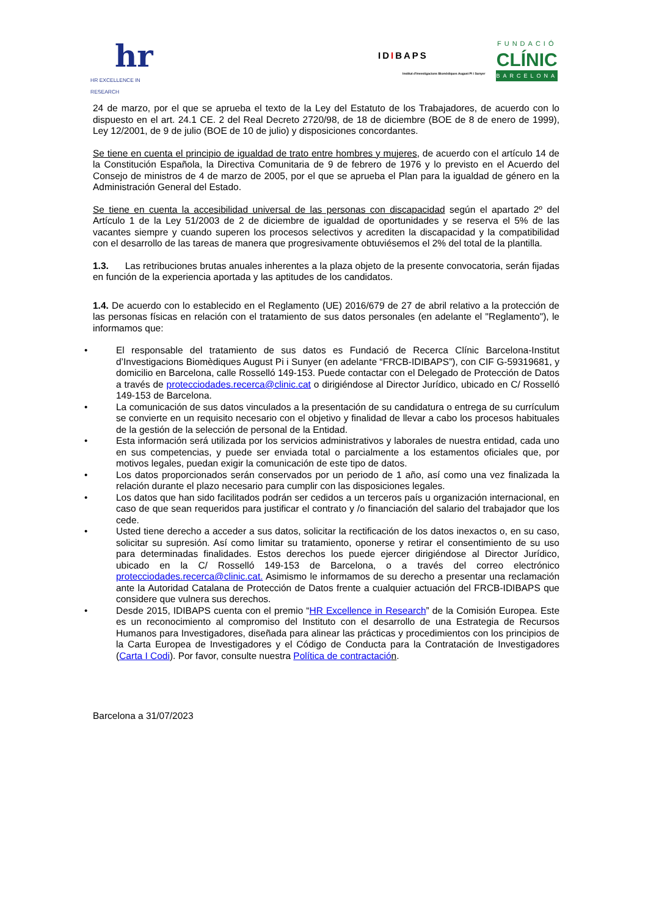hr
HR EXCELLENCE IN RESEARCH
IDIBAPS
Institut d'Investigacions Biomèdiques August Pi i Sunyer
FUNDACIÓ
CLÍNIC
BARCELONA
24 de marzo, por el que se aprueba el texto de la Ley del Estatuto de los Trabajadores, de acuerdo con lo dispuesto en el art. 24.1 CE. 2 del Real Decreto 2720/98, de 18 de diciembre (BOE de 8 de enero de 1999), Ley 12/2001, de 9 de julio (BOE de 10 de julio) y disposiciones concordantes.
Se tiene en cuenta el principio de igualdad de trato entre hombres y mujeres, de acuerdo con el artículo 14 de la Constitución Española, la Directiva Comunitaria de 9 de febrero de 1976 y lo previsto en el Acuerdo del Consejo de ministros de 4 de marzo de 2005, por el que se aprueba el Plan para la igualdad de género en la Administración General del Estado.
Se tiene en cuenta la accesibilidad universal de las personas con discapacidad según el apartado 2º del Artículo 1 de la Ley 51/2003 de 2 de diciembre de igualdad de oportunidades y se reserva el 5% de las vacantes siempre y cuando superen los procesos selectivos y acrediten la discapacidad y la compatibilidad con el desarrollo de las tareas de manera que progresivamente obtuviésemos el 2% del total de la plantilla.
1.3. Las retribuciones brutas anuales inherentes a la plaza objeto de la presente convocatoria, serán fijadas en función de la experiencia aportada y las aptitudes de los candidatos.
1.4. De acuerdo con lo establecido en el Reglamento (UE) 2016/679 de 27 de abril relativo a la protección de las personas físicas en relación con el tratamiento de sus datos personales (en adelante el "Reglamento"), le informamos que:
• El responsable del tratamiento de sus datos es Fundació de Recerca Clínic Barcelona-Institut d’Investigacions Biomèdiques August Pi i Sunyer (en adelante “FRCB-IDIBAPS”), con CIF G-59319681, y domicilio en Barcelona, calle Rosselló 149-153. Puede contactar con el Delegado de Protección de Datos a través de protecciodades.recerca@clinic.cat o dirigiéndose al Director Jurídico, ubicado en C/ Rosselló 149-153 de Barcelona.
• La comunicación de sus datos vinculados a la presentación de su candidatura o entrega de su currículum se convierte en un requisito necesario con el objetivo y finalidad de llevar a cabo los procesos habituales de la gestión de la selección de personal de la Entidad.
• Esta información será utilizada por los servicios administrativos y laborales de nuestra entidad, cada uno en sus competencias, y puede ser enviada total o parcialmente a los estamentos oficiales que, por motivos legales, puedan exigir la comunicación de este tipo de datos.
• Los datos proporcionados serán conservados por un periodo de 1 año, así como una vez finalizada la relación durante el plazo necesario para cumplir con las disposiciones legales.
• Los datos que han sido facilitados podrán ser cedidos a un terceros país u organización internacional, en caso de que sean requeridos para justificar el contrato y /o financiación del salario del trabajador que los cede.
• Usted tiene derecho a acceder a sus datos, solicitar la rectificación de los datos inexactos o, en su caso, solicitar su supresión. Así como limitar su tratamiento, oponerse y retirar el consentimiento de su uso para determinadas finalidades. Estos derechos los puede ejercer dirigiéndose al Director Jurídico, ubicado en la C/ Rosselló 149-153 de Barcelona, o a través del correo electrónico protecciodades.recerca@clinic.cat. Asimismo le informamos de su derecho a presentar una reclamación ante la Autoridad Catalana de Protección de Datos frente a cualquier actuación del FRCB-IDIBAPS que considere que vulnera sus derechos.
• Desde 2015, IDIBAPS cuenta con el premio “HR Excellence in Research” de la Comisión Europea. Este es un reconocimiento al compromiso del Instituto con el desarrollo de una Estrategia de Recursos Humanos para Investigadores, diseñada para alinear las prácticas y procedimientos con los principios de la Carta Europea de Investigadores y el Código de Conducta para la Contratación de Investigadores (Carta I Codi). Por favor, consulte nuestra Política de contractació n.
Barcelona a 31/07/2023